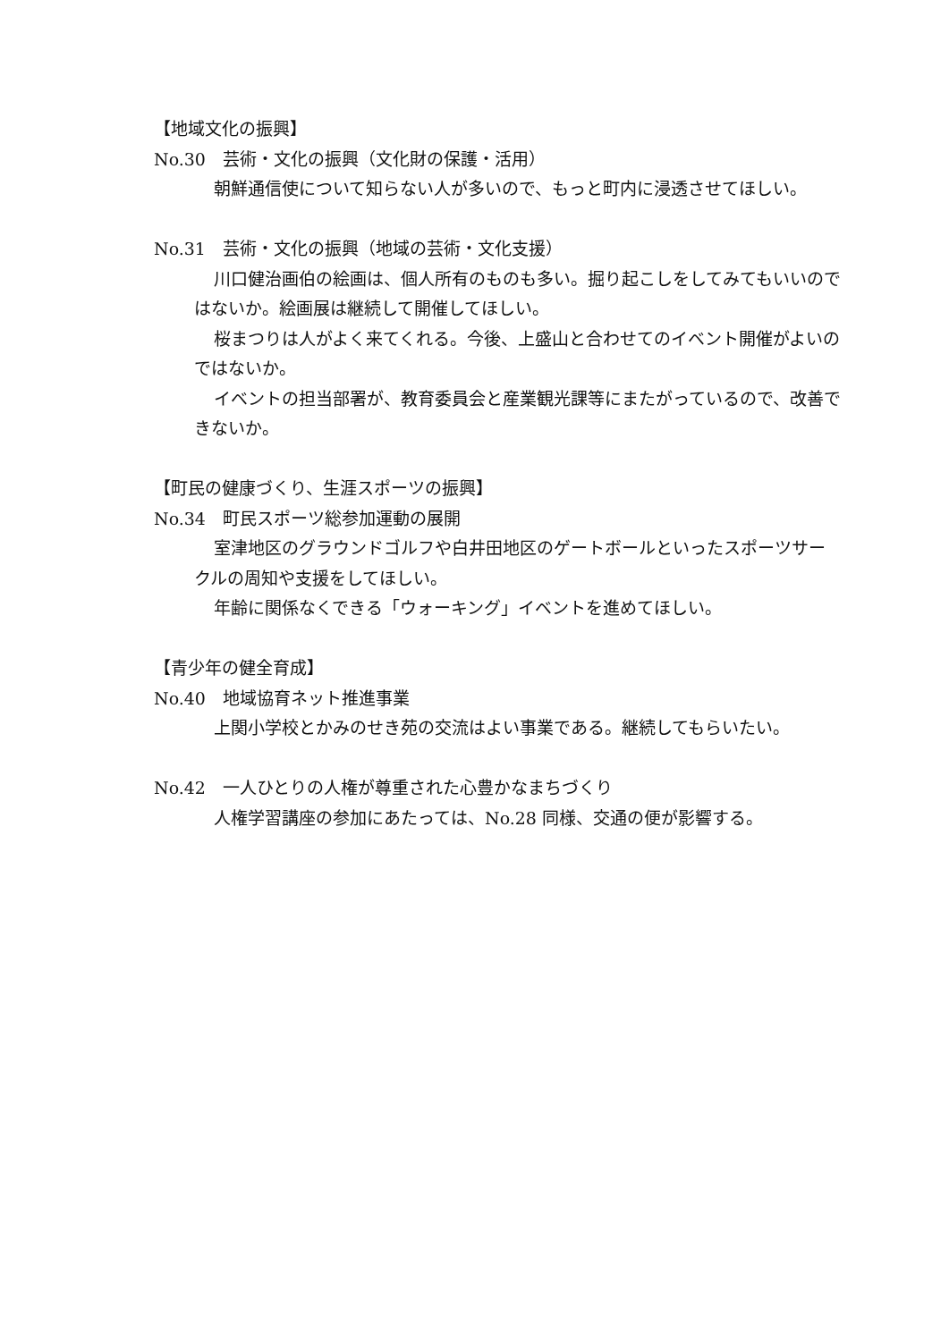【地域文化の振興】
No.30　芸術・文化の振興（文化財の保護・活用）
朝鮮通信使について知らない人が多いので、もっと町内に浸透させてほしい。
No.31　芸術・文化の振興（地域の芸術・文化支援）
川口健治画伯の絵画は、個人所有のものも多い。掘り起こしをしてみてもいいのではないか。絵画展は継続して開催してほしい。
桜まつりは人がよく来てくれる。今後、上盛山と合わせてのイベント開催がよいのではないか。
イベントの担当部署が、教育委員会と産業観光課等にまたがっているので、改善できないか。
【町民の健康づくり、生涯スポーツの振興】
No.34　町民スポーツ総参加運動の展開
室津地区のグラウンドゴルフや白井田地区のゲートボールといったスポーツサークルの周知や支援をしてほしい。
年齢に関係なくできる「ウォーキング」イベントを進めてほしい。
【青少年の健全育成】
No.40　地域協育ネット推進事業
上関小学校とかみのせき苑の交流はよい事業である。継続してもらいたい。
No.42　一人ひとりの人権が尊重された心豊かなまちづくり
人権学習講座の参加にあたっては、No.28 同様、交通の便が影響する。